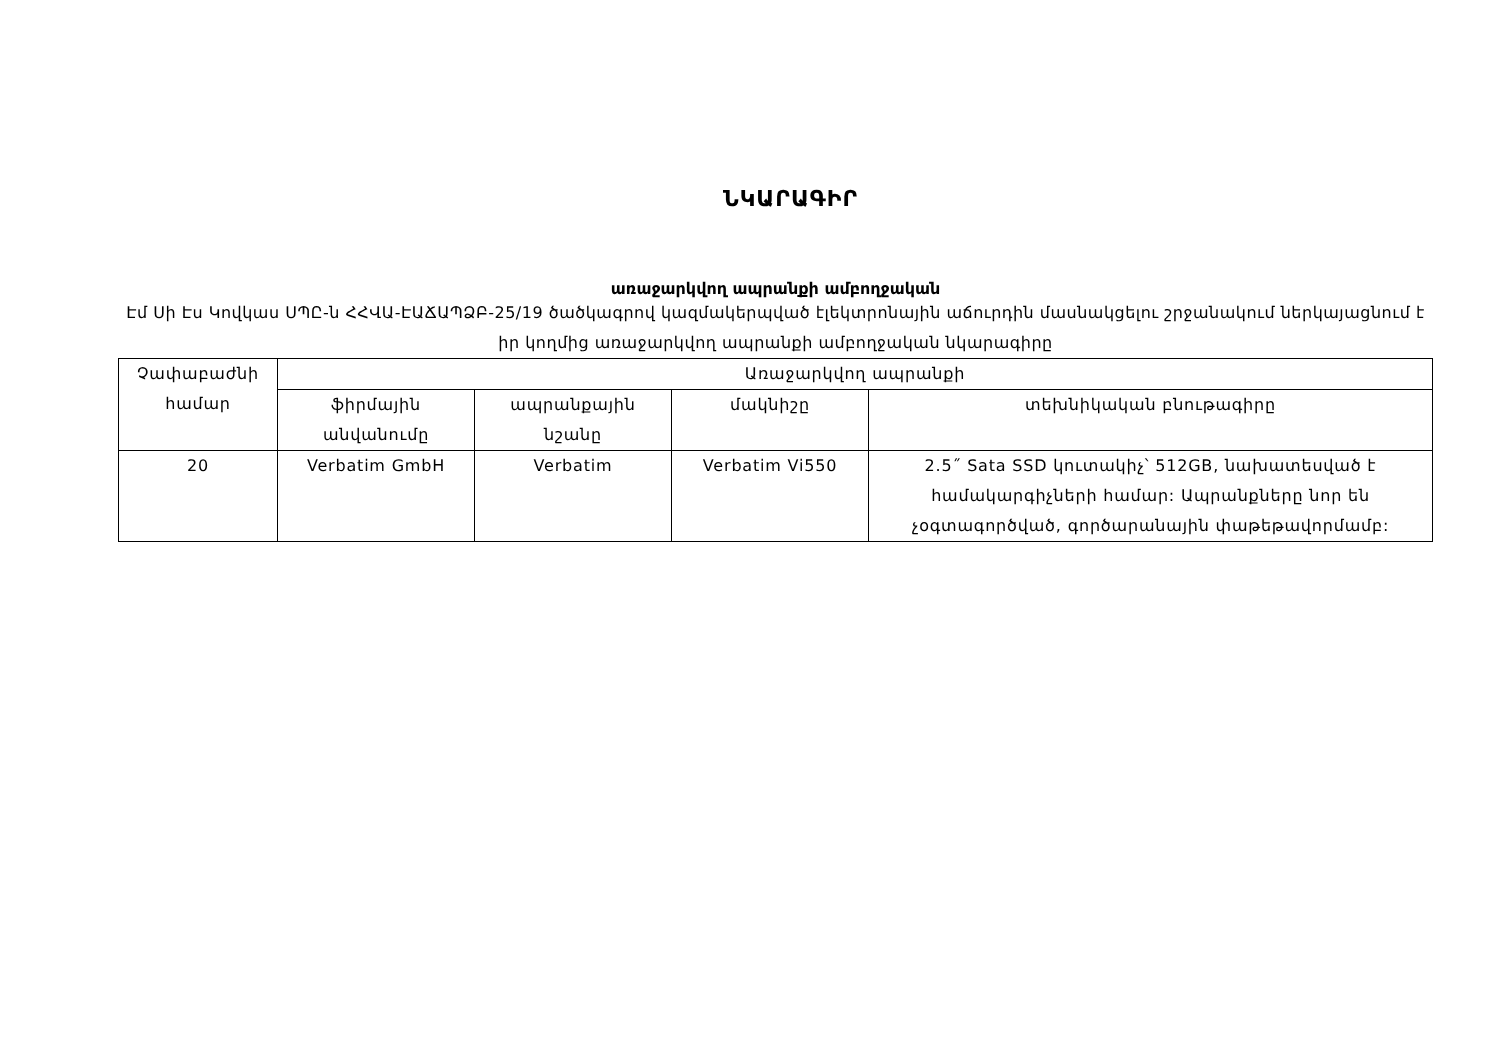ՆԿԱՐԱԳԻՐ
առաջարկվող ապրանքի ամբողջական
Էմ Սի Էս Կովկաս ՍՊԸ-ն ՀՀՎԱ-ԷԱՃԱՊՁԲ-25/19 ծածկագրով կազմակերպված էլեկտրոնային աճուրդին մասնակցելու շրջանակում ներկայացնում է իր կողմից առաջարկվող ապրանքի ամբողջական նկարագիրը
| Չափաբաժնի համար | Առաջարկվող ապրանքի | | | |
| --- | --- | --- | --- | --- |
| | ֆիրմային անվանումը | ապրանքային նշանը | մակնիշը | տեխնիկական բնութագիրը |
| 20 | Verbatim GmbH | Verbatim | Verbatim Vi550 | 2.5˝ Sata SSD կուտակիչ՝ 512GB, նախատեսված է համակարգիչների համար: Ապրանքները նոր են չօգտագործված, գործարանային փաթեթավորմամբ: |